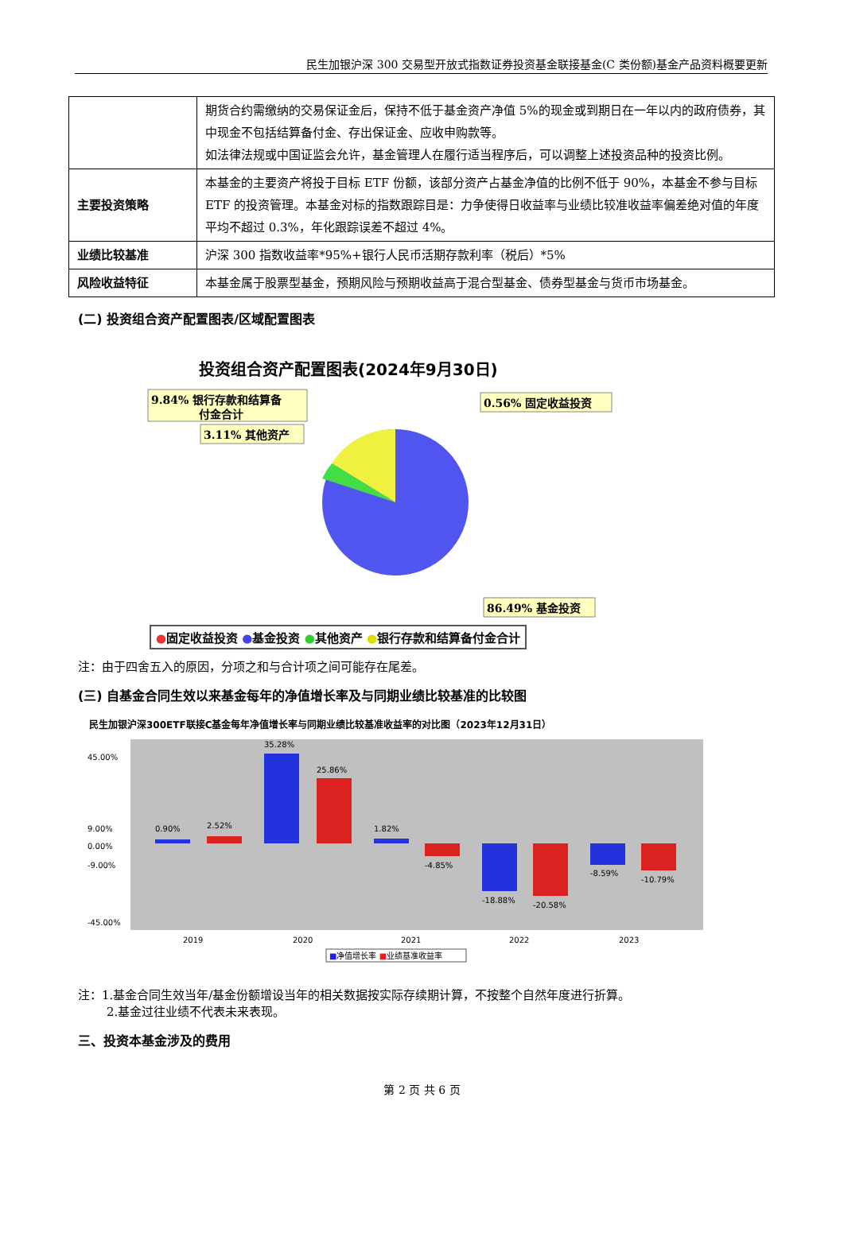民生加银沪深 300 交易型开放式指数证券投资基金联接基金(C 类份额)基金产品资料概要更新
| | 期货合约需缴纳的交易保证金后，保持不低于基金资产净值 5%的现金或到期日在一年以内的政府债券，其中现金不包括结算备付金、存出保证金、应收申购款等。 如法律法规或中国证监会允许，基金管理人在履行适当程序后，可以调整上述投资品种的投资比例。 |
| 主要投资策略 | 本基金的主要资产将投于目标 ETF 份额，该部分资产占基金净值的比例不低于 90%，本基金不参与目标 ETF 的投资管理。本基金对标的指数跟踪目是：力争使得日收益率与业绩比较准收益率偏差绝对值的年度平均不超过 0.3%，年化跟踪误差不超过 4%。 |
| 业绩比较基准 | 沪深 300 指数收益率*95%+银行人民币活期存款利率（税后）*5% |
| 风险收益特征 | 本基金属于股票型基金，预期风险与预期收益高于混合型基金、债券型基金与货币市场基金。 |
(二) 投资组合资产配置图表/区域配置图表
投资组合资产配置图表(2024年9月30日)
9.84% 银行存款和结算备
付金合计
3.11% 其他资产
0.56% 固定收益投资
86.49% 基金投资
●固定收益投资 ●基金投资 ●其他资产 ●银行存款和结算备付金合计
注：由于四舍五入的原因，分项之和与合计项之间可能存在尾差。
(三) 自基金合同生效以来基金每年的净值增长率及与同期业绩比较基准的比较图
民生加银沪深300ETF联接C基金每年净值增长率与同期业绩比较基准收益率的对比图（2023年12月31日）
45.00%
9.00%
0.00%
-9.00%
x
-45.00%
0.90%
2.52%
35.28%
25.86%
1.82%
-4.85%
-18.88%
-20.58%
-8.59%
-10.79%
2019
2020
2021
2022
2023
■净值增长率 ■业绩基准收益率
注：1.基金合同生效当年/基金份额增设当年的相关数据按实际存续期计算，不按整个自然年度进行折算。
2.基金过往业绩不代表未来表现。
三、投资本基金涉及的费用
第 2 页 共 6 页